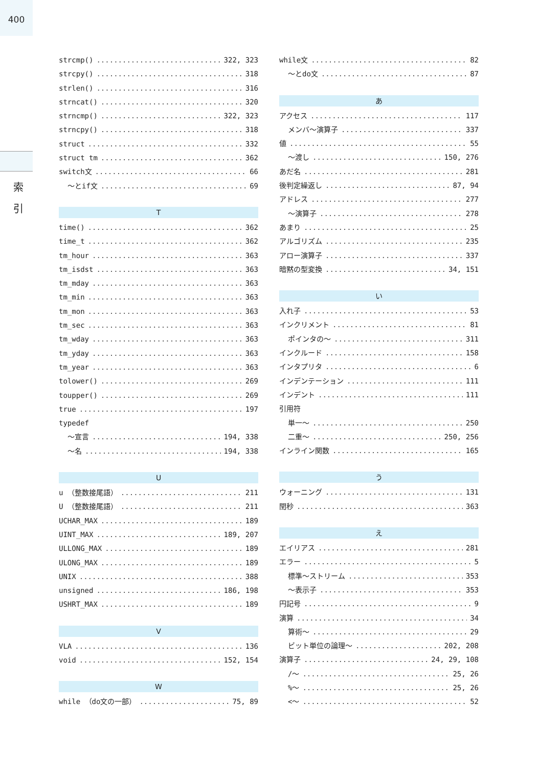400
索
引
strcmp() 322, 323
strcpy() 318
strlen() 316
strncat() 320
strncmp() 322, 323
strncpy() 318
struct 332
struct tm 362
switch文 66
～とif文 69
T
time() 362
time_t 362
tm_hour 363
tm_isdst 363
tm_mday 363
tm_min 363
tm_mon 363
tm_sec 363
tm_wday 363
tm_yday 363
tm_year 363
tolower() 269
toupper() 269
true 197
typedef
～宣言 194, 338
～名 194, 338
U
u （整数接尾語） 211
U （整数接尾語） 211
UCHAR_MAX 189
UINT_MAX 189, 207
ULLONG_MAX 189
ULONG_MAX 189
UNIX 388
unsigned 186, 198
USHRT_MAX 189
V
VLA 136
void 152, 154
W
while （do文の一部） 75, 89
while文 82
～とdo文 87
あ
アクセス 117
メンバ～演算子 337
値 55
～渡し 150, 276
あだ名 281
後判定繰返し 87, 94
アドレス 277
～演算子 278
あまり 25
アルゴリズム 235
アロー演算子 337
暗黙の型変換 34, 151
い
入れ子 53
インクリメント 81
ポインタの～ 311
インクルード 158
インタプリタ 6
インデンテーション 111
インデント 111
引用符
単一～ 250
二重～ 250, 256
インライン関数 165
う
ウォーニング 131
閏秒 363
え
エイリアス 281
エラー 5
標準～ストリーム 353
～表示子 353
円記号 9
演算 34
算術～ 29
ビット単位の論理～ 202, 208
演算子 24, 29, 108
/～ 25, 26
%～ 25, 26
<～ 52